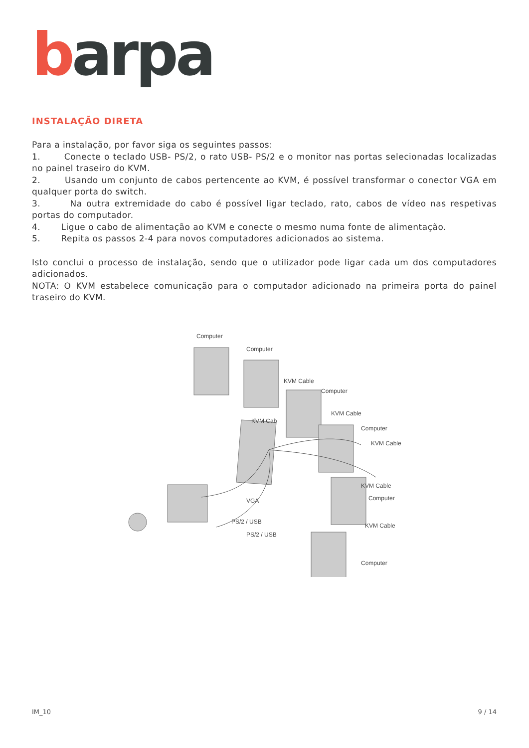barpa
INSTALAÇÃO DIRETA
Para a instalação, por favor siga os seguintes passos:
1. Conecte o teclado USB- PS/2, o rato USB- PS/2 e o monitor nas portas selecionadas localizadas no painel traseiro do KVM.
2. Usando um conjunto de cabos pertencente ao KVM, é possível transformar o conector VGA em qualquer porta do switch.
3. Na outra extremidade do cabo é possível ligar teclado, rato, cabos de vídeo nas respetivas portas do computador.
4. Ligue o cabo de alimentação ao KVM e conecte o mesmo numa fonte de alimentação.
5. Repita os passos 2-4 para novos computadores adicionados ao sistema.
Isto conclui o processo de instalação, sendo que o utilizador pode ligar cada um dos computadores adicionados.
NOTA: O KVM estabelece comunicação para o computador adicionado na primeira porta do painel traseiro do KVM.
Computer
Computer
KVM Cable
Computer
KVM Cable
Computer
KVM Cable
KVM Cable
Computer
KVM Cable
Computer
KVM Cab
VGA
PS/2 / USB
PS/2 / USB
IM_10 9 / 14